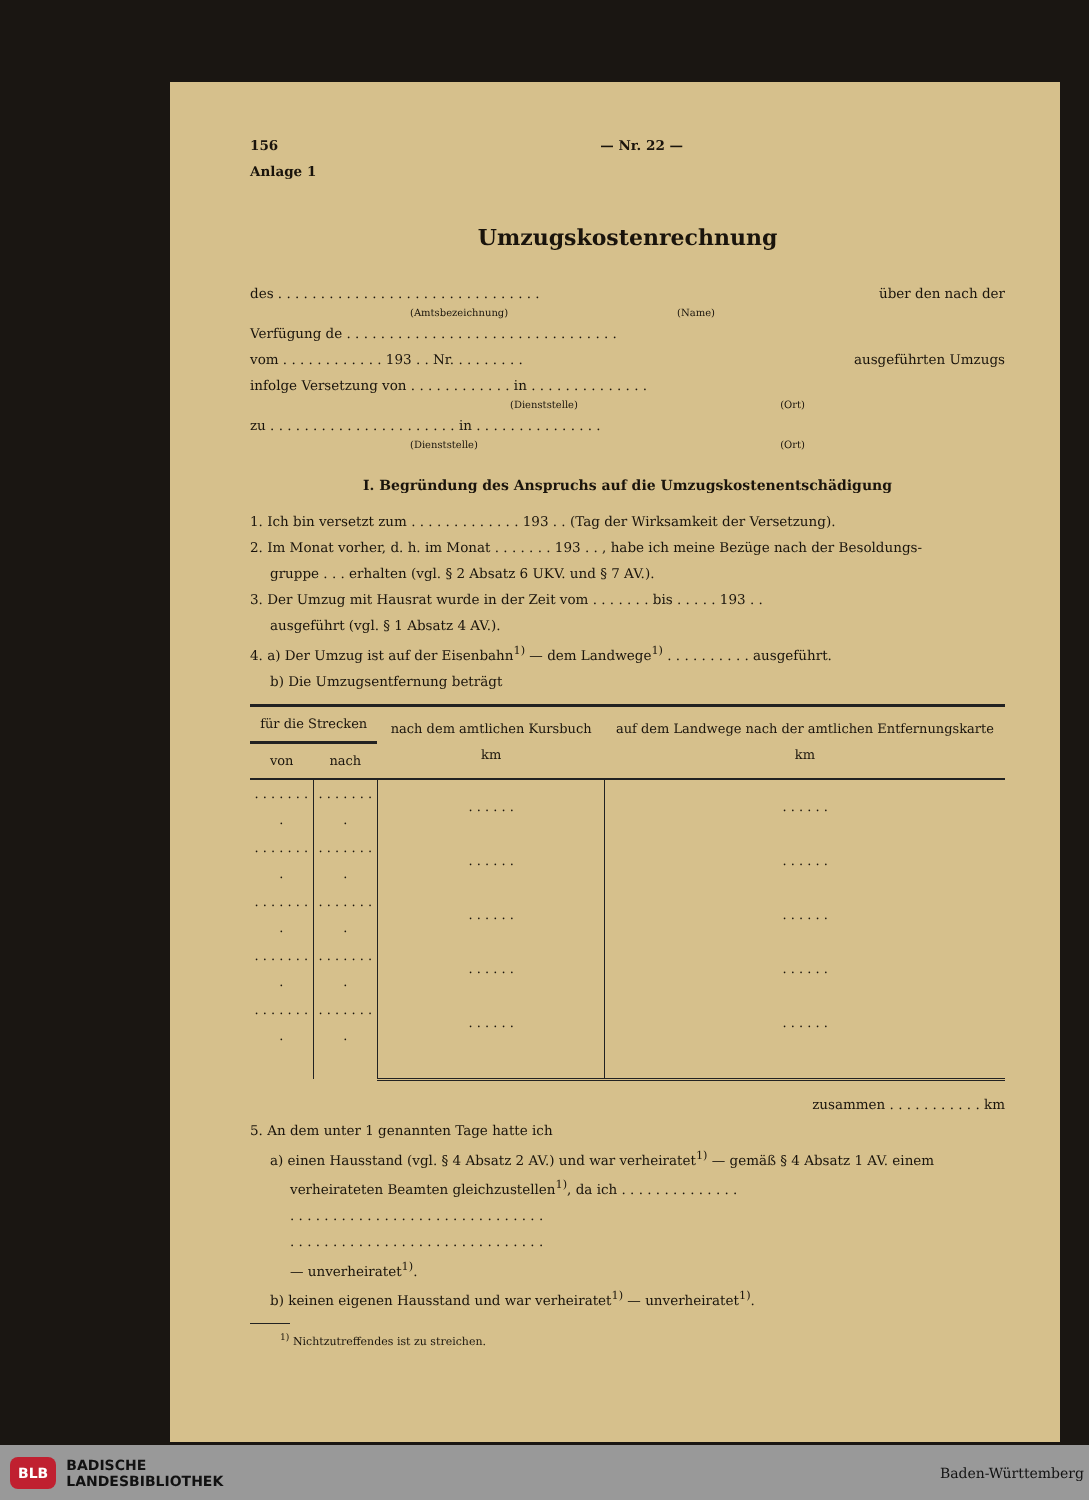156 — Nr. 22 —
Anlage 1
Umzugskostenrechnung
des . . . . . . . . . . . . . . . . . . . . . . . . . . . . . . . über den nach der
(Amtsbezeichnung) (Name)
Verfügung de . . . . . . . . . . . . . . . . . . . . . . . . . . . . . . . .
vom . . . . . . . . . . . . 193 . . Nr. . . . . . . . . ausgeführten Umzugs
infolge Versetzung von . . . . . . . . . . . . in . . . . . . . . . . . . . .
(Dienststelle) (Ort)
zu . . . . . . . . . . . . . . . . . . . . . . in . . . . . . . . . . . . . . .
(Dienststelle) (Ort)
I. Begründung des Anspruchs auf die Umzugskostenentschädigung
1. Ich bin versetzt zum . . . . . . . . . . . . . 193 . . (Tag der Wirksamkeit der Versetzung).
2. Im Monat vorher, d. h. im Monat . . . . . . . 193 . . , habe ich meine Bezüge nach der Besoldungs-
gruppe . . . erhalten (vgl. § 2 Absatz 6 UKV. und § 7 AV.).
3. Der Umzug mit Hausrat wurde in der Zeit vom . . . . . . . bis . . . . . 193 . .
ausgeführt (vgl. § 1 Absatz 4 AV.).
4. a) Der Umzug ist auf der Eisenbahn<sup>1)</sup> — dem Landwege<sup>1)</sup> . . . . . . . . . . ausgeführt.
b) Die Umzugsentfernung beträgt
| für die Strecken | | nach dem amtlichen Kursbuch km | auf dem Landwege nach der amtlichen Entfernungskarte km |
| --- | --- | --- | --- |
| von | nach | | |
| . . . . . . . . | . . . . . . . . | . . . . . . | . . . . . . |
| . . . . . . . . | . . . . . . . . | . . . . . . | . . . . . . |
| . . . . . . . . | . . . . . . . . | . . . . . . | . . . . . . |
| . . . . . . . . | . . . . . . . . | . . . . . . | . . . . . . |
| . . . . . . . . | . . . . . . . . | . . . . . . | . . . . . . |
zusammen . . . . . . . . . . . km
5. An dem unter 1 genannten Tage hatte ich
a) einen Hausstand (vgl. § 4 Absatz 2 AV.) und war verheiratet<sup>1)</sup> — gemäß § 4 Absatz 1 AV. einem
verheirateten Beamten gleichzustellen<sup>1)</sup>, da ich . . . . . . . . . . . . . .
. . . . . . . . . . . . . . . . . . . . . . . . . . . . . .
. . . . . . . . . . . . . . . . . . . . . . . . . . . . . .
— unverheiratet<sup>1)</sup>.
b) keinen eigenen Hausstand und war verheiratet<sup>1)</sup> — unverheiratet<sup>1)</sup>.
<sup>1)</sup> Nichtzutreffendes ist zu streichen.
BLB BADISCHE
LANDESBIBLIOTHEK
Baden-Württemberg